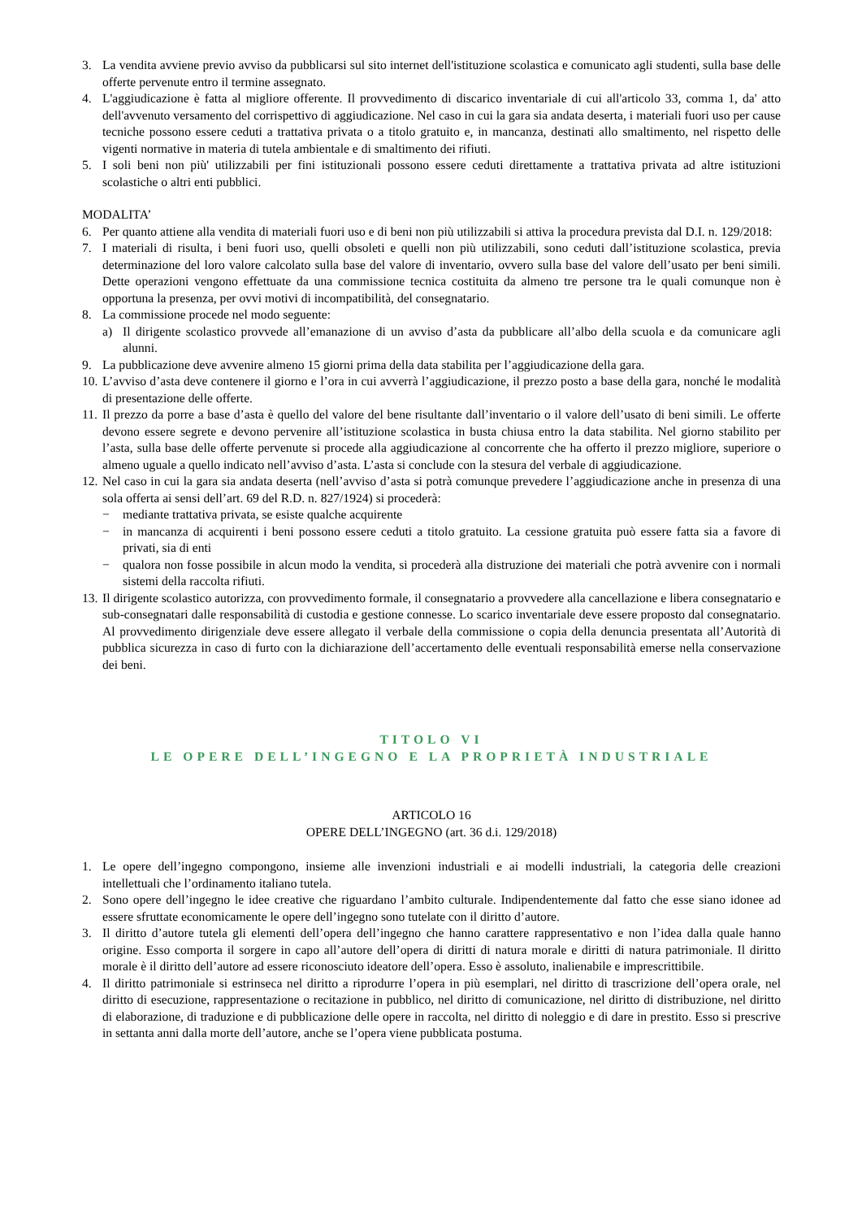3. La vendita avviene previo avviso da pubblicarsi sul sito internet dell'istituzione scolastica e comunicato agli studenti, sulla base delle offerte pervenute entro il termine assegnato.
4. L'aggiudicazione è fatta al migliore offerente. Il provvedimento di discarico inventariale di cui all'articolo 33, comma 1, da' atto dell'avvenuto versamento del corrispettivo di aggiudicazione. Nel caso in cui la gara sia andata deserta, i materiali fuori uso per cause tecniche possono essere ceduti a trattativa privata o a titolo gratuito e, in mancanza, destinati allo smaltimento, nel rispetto delle vigenti normative in materia di tutela ambientale e di smaltimento dei rifiuti.
5. I soli beni non più' utilizzabili per fini istituzionali possono essere ceduti direttamente a trattativa privata ad altre istituzioni scolastiche o altri enti pubblici.
MODALITA’
6. Per quanto attiene alla vendita di materiali fuori uso e di beni non più utilizzabili si attiva la procedura prevista dal D.I. n. 129/2018:
7. I materiali di risulta, i beni fuori uso, quelli obsoleti e quelli non più utilizzabili, sono ceduti dall’istituzione scolastica, previa determinazione del loro valore calcolato sulla base del valore di inventario, ovvero sulla base del valore dell’usato per beni simili. Dette operazioni vengono effettuate da una commissione tecnica costituita da almeno tre persone tra le quali comunque non è opportuna la presenza, per ovvi motivi di incompatibilità, del consegnatario.
8. La commissione procede nel modo seguente:
a) Il dirigente scolastico provvede all’emanazione di un avviso d’asta da pubblicare all’albo della scuola e da comunicare agli alunni.
9. La pubblicazione deve avvenire almeno 15 giorni prima della data stabilita per l’aggiudicazione della gara.
10. L’avviso d’asta deve contenere il giorno e l’ora in cui avverrà l’aggiudicazione, il prezzo posto a base della gara, nonché le modalità di presentazione delle offerte.
11. Il prezzo da porre a base d’asta è quello del valore del bene risultante dall’inventario o il valore dell’usato di beni simili. Le offerte devono essere segrete e devono pervenire all’istituzione scolastica in busta chiusa entro la data stabilita. Nel giorno stabilito per l’asta, sulla base delle offerte pervenute si procede alla aggiudicazione al concorrente che ha offerto il prezzo migliore, superiore o almeno uguale a quello indicato nell’avviso d’asta. L’asta si conclude con la stesura del verbale di aggiudicazione.
12. Nel caso in cui la gara sia andata deserta (nell’avviso d’asta si potrà comunque prevedere l’aggiudicazione anche in presenza di una sola offerta ai sensi dell’art. 69 del R.D. n. 827/1924) si procederà:
− mediante trattativa privata, se esiste qualche acquirente
− in mancanza di acquirenti i beni possono essere ceduti a titolo gratuito. La cessione gratuita può essere fatta sia a favore di privati, sia di enti
− qualora non fosse possibile in alcun modo la vendita, si procederà alla distruzione dei materiali che potrà avvenire con i normali sistemi della raccolta rifiuti.
13. Il dirigente scolastico autorizza, con provvedimento formale, il consegnatario a provvedere alla cancellazione e libera consegnatario e sub-consegnatari dalle responsabilità di custodia e gestione connesse. Lo scarico inventariale deve essere proposto dal consegnatario. Al provvedimento dirigenziale deve essere allegato il verbale della commissione o copia della denuncia presentata all’Autorità di pubblica sicurezza in caso di furto con la dichiarazione dell’accertamento delle eventuali responsabilità emerse nella conservazione dei beni.
TITOLO VI
LE OPERE DELL’INGEGNO E LA PROPRIETÀ INDUSTRIALE
ARTICOLO 16
OPERE DELL’INGEGNO (art. 36 d.i. 129/2018)
1. Le opere dell’ingegno compongono, insieme alle invenzioni industriali e ai modelli industriali, la categoria delle creazioni intellettuali che l’ordinamento italiano tutela.
2. Sono opere dell’ingegno le idee creative che riguardano l’ambito culturale. Indipendentemente dal fatto che esse siano idonee ad essere sfruttate economicamente le opere dell’ingegno sono tutelate con il diritto d’autore.
3. Il diritto d’autore tutela gli elementi dell’opera dell’ingegno che hanno carattere rappresentativo e non l’idea dalla quale hanno origine. Esso comporta il sorgere in capo all’autore dell’opera di diritti di natura morale e diritti di natura patrimoniale. Il diritto morale è il diritto dell’autore ad essere riconosciuto ideatore dell’opera. Esso è assoluto, inalienabile e imprescrittibile.
4. Il diritto patrimoniale si estrinseca nel diritto a riprodurre l’opera in più esemplari, nel diritto di trascrizione dell’opera orale, nel diritto di esecuzione, rappresentazione o recitazione in pubblico, nel diritto di comunicazione, nel diritto di distribuzione, nel diritto di elaborazione, di traduzione e di pubblicazione delle opere in raccolta, nel diritto di noleggio e di dare in prestito. Esso si prescrive in settanta anni dalla morte dell’autore, anche se l’opera viene pubblicata postuma.